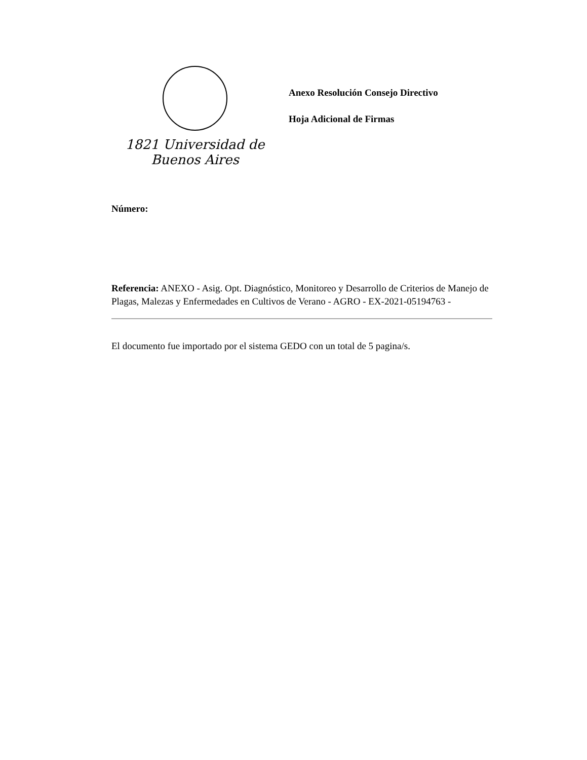1821 Universidad de Buenos Aires
Anexo Resolución Consejo Directivo
Hoja Adicional de Firmas
Número:
Referencia: ANEXO - Asig. Opt. Diagnóstico, Monitoreo y Desarrollo de Criterios de Manejo de Plagas, Malezas y Enfermedades en Cultivos de Verano - AGRO - EX-2021-05194763 -
El documento fue importado por el sistema GEDO con un total de 5 pagina/s.